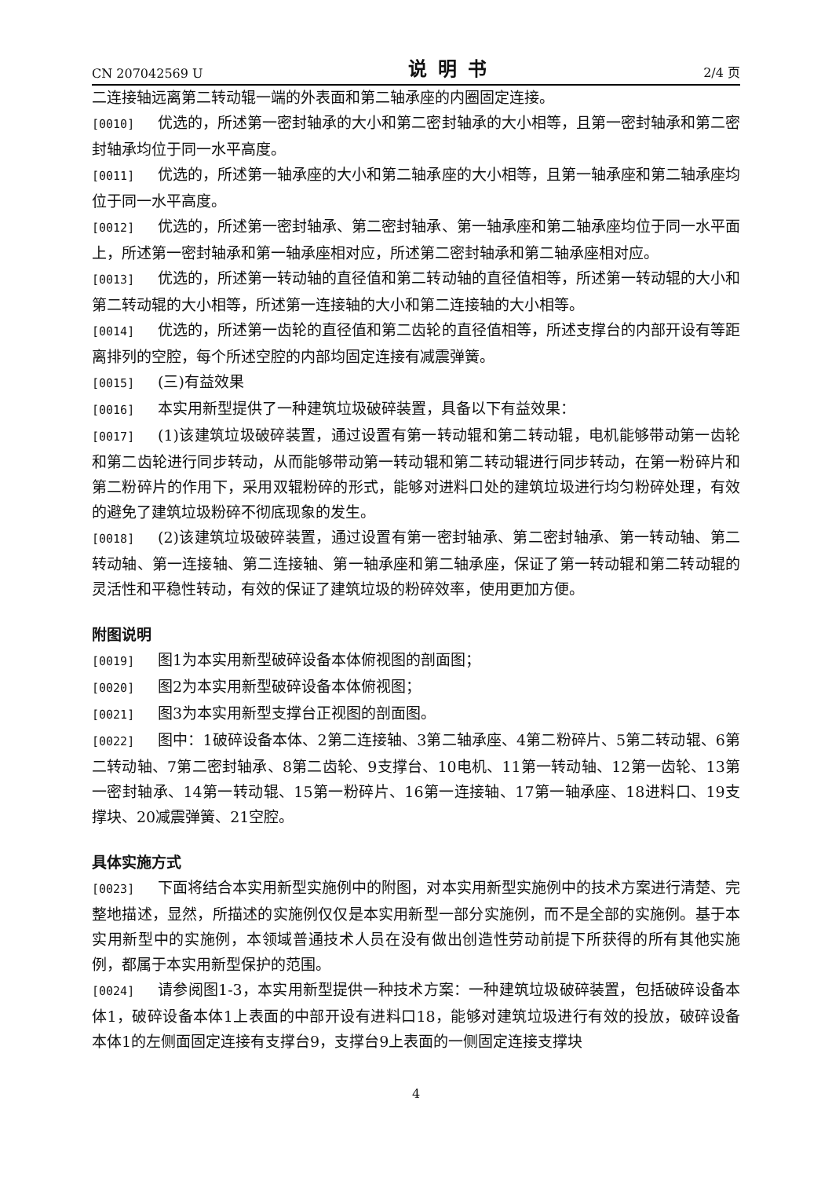CN 207042569 U 说明书 2/4 页
二连接轴远离第二转动辊一端的外表面和第二轴承座的内圈固定连接。
[0010] 优选的，所述第一密封轴承的大小和第二密封轴承的大小相等，且第一密封轴承和第二密封轴承均位于同一水平高度。
[0011] 优选的，所述第一轴承座的大小和第二轴承座的大小相等，且第一轴承座和第二轴承座均位于同一水平高度。
[0012] 优选的，所述第一密封轴承、第二密封轴承、第一轴承座和第二轴承座均位于同一水平面上，所述第一密封轴承和第一轴承座相对应，所述第二密封轴承和第二轴承座相对应。
[0013] 优选的，所述第一转动轴的直径值和第二转动轴的直径值相等，所述第一转动辊的大小和第二转动辊的大小相等，所述第一连接轴的大小和第二连接轴的大小相等。
[0014] 优选的，所述第一齿轮的直径值和第二齿轮的直径值相等，所述支撑台的内部开设有等距离排列的空腔，每个所述空腔的内部均固定连接有减震弹簧。
[0015] (三)有益效果
[0016] 本实用新型提供了一种建筑垃圾破碎装置，具备以下有益效果：
[0017] (1)该建筑垃圾破碎装置，通过设置有第一转动辊和第二转动辊，电机能够带动第一齿轮和第二齿轮进行同步转动，从而能够带动第一转动辊和第二转动辊进行同步转动，在第一粉碎片和第二粉碎片的作用下，采用双辊粉碎的形式，能够对进料口处的建筑垃圾进行均匀粉碎处理，有效的避免了建筑垃圾粉碎不彻底现象的发生。
[0018] (2)该建筑垃圾破碎装置，通过设置有第一密封轴承、第二密封轴承、第一转动轴、第二转动轴、第一连接轴、第二连接轴、第一轴承座和第二轴承座，保证了第一转动辊和第二转动辊的灵活性和平稳性转动，有效的保证了建筑垃圾的粉碎效率，使用更加方便。
附图说明
[0019] 图1为本实用新型破碎设备本体俯视图的剖面图；
[0020] 图2为本实用新型破碎设备本体俯视图；
[0021] 图3为本实用新型支撑台正视图的剖面图。
[0022] 图中：1破碎设备本体、2第二连接轴、3第二轴承座、4第二粉碎片、5第二转动辊、6第二转动轴、7第二密封轴承、8第二齿轮、9支撑台、10电机、11第一转动轴、12第一齿轮、13第一密封轴承、14第一转动辊、15第一粉碎片、16第一连接轴、17第一轴承座、18进料口、19支撑块、20减震弹簧、21空腔。
具体实施方式
[0023] 下面将结合本实用新型实施例中的附图，对本实用新型实施例中的技术方案进行清楚、完整地描述，显然，所描述的实施例仅仅是本实用新型一部分实施例，而不是全部的实施例。基于本实用新型中的实施例，本领域普通技术人员在没有做出创造性劳动前提下所获得的所有其他实施例，都属于本实用新型保护的范围。
[0024] 请参阅图1-3，本实用新型提供一种技术方案：一种建筑垃圾破碎装置，包括破碎设备本体1，破碎设备本体1上表面的中部开设有进料口18，能够对建筑垃圾进行有效的投放，破碎设备本体1的左侧面固定连接有支撑台9，支撑台9上表面的一侧固定连接支撑块
4